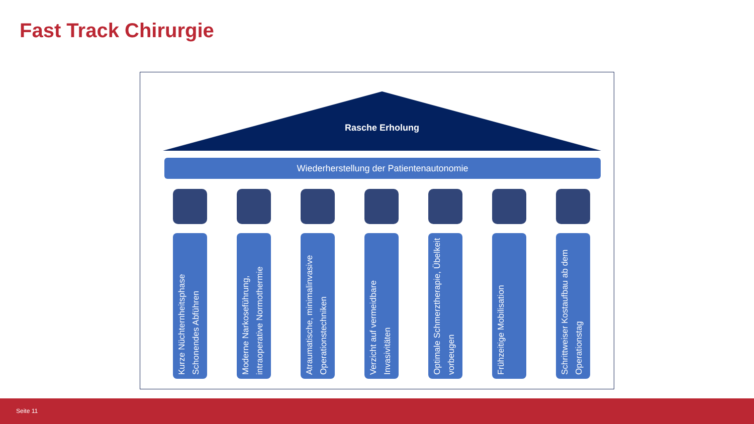Fast Track Chirurgie
Rasche Erholung
Wiederherstellung der Patientenautonomie
Kurze Nüchternheitsphase Schonendes Abführen
Moderne Narkoseführung, intraoperative Normothermie
Atraumatische, minimalinvasive Operationstechniken
Verzicht auf vermeidbare Invasivitäten
Optimale Schmerztherapie, Übelkeit vorbeugen
Frühzeitige Mobilisation
Schrittweiser Kostaufbau ab dem Operationstag
Seite 11